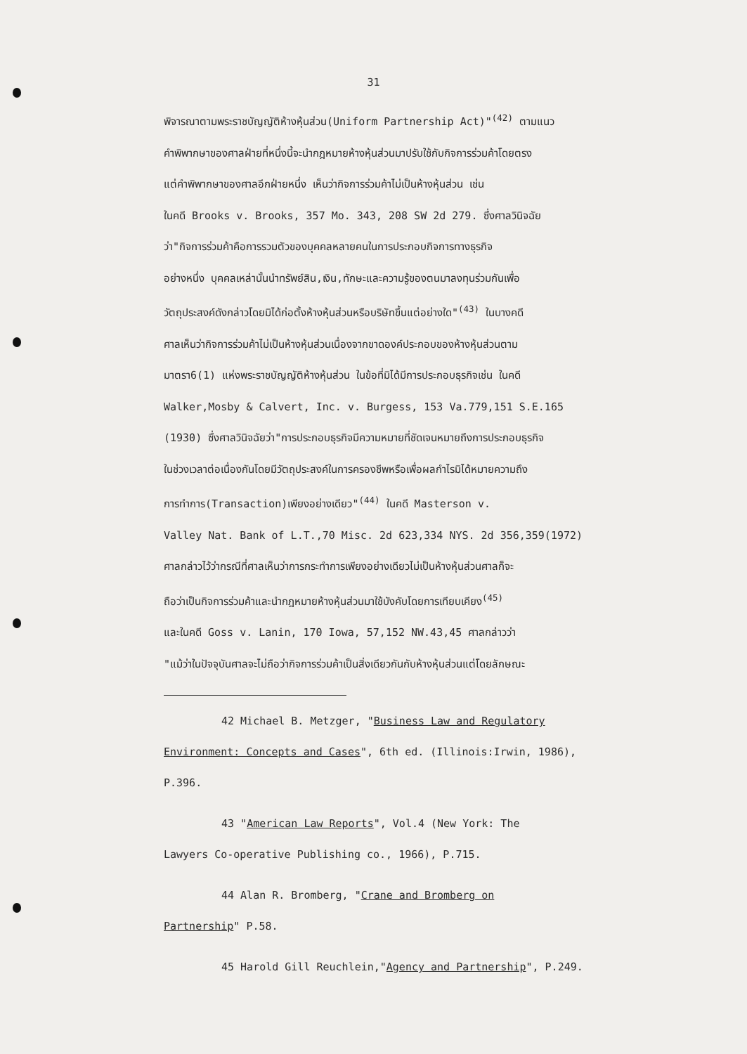31
พิจารณาตามพระราชบัญญัติห้างหุ้นส่วน(Uniform Partnership Act)"<sup>(42)</sup> ตามแนว
คำพิพากษาของศาลฝ่ายที่หนึ่งนี้จะนำกฎหมายห้างหุ้นส่วนมาปรับใช้กับกิจการร่วมค้าโดยตรง
แต่คำพิพากษาของศาลอีกฝ่ายหนึ่ง เห็นว่ากิจการร่วมค้าไม่เป็นห้างหุ้นส่วน เช่น
ในคดี Brooks v. Brooks, 357 Mo. 343, 208 SW 2d 279. ซึ่งศาลวินิจฉัย
ว่า"กิจการร่วมค้าคือการรวมตัวของบุคคลหลายคนในการประกอบกิจการทางธุรกิจ
อย่างหนึ่ง บุคคลเหล่านั้นนำทรัพย์สิน,เงิน,ทักษะและความรู้ของตนมาลงทุนร่วมกันเพื่อ
วัตถุประสงค์ดังกล่าวโดยมิได้ก่อตั้งห้างหุ้นส่วนหรือบริษัทขึ้นแต่อย่างใด"<sup>(43)</sup> ในบางคดี
ศาลเห็นว่ากิจการร่วมค้าไม่เป็นห้างหุ้นส่วนเนื่องจากขาดองค์ประกอบของห้างหุ้นส่วนตาม
มาตรา6(1) แห่งพระราชบัญญัติห้างหุ้นส่วน ในข้อที่มิได้มีการประกอบธุรกิจเช่น ในคดี
Walker,Mosby & Calvert, Inc. v. Burgess, 153 Va.779,151 S.E.165
(1930) ซึ่งศาลวินิจฉัยว่า"การประกอบธุรกิจมีความหมายที่ชัดเจนหมายถึงการประกอบธุรกิจ
ในช่วงเวลาต่อเนื่องกันโดยมีวัตถุประสงค์ในการครองชีพหรือเพื่อผลกำไรมิได้หมายความถึง
การทำการ(Transaction)เพียงอย่างเดียว"<sup>(44)</sup> ในคดี Masterson v.
Valley Nat. Bank of L.T.,70 Misc. 2d 623,334 NYS. 2d 356,359(1972)
ศาลกล่าวไว้ว่ากรณีที่ศาลเห็นว่าการกระทำการเพียงอย่างเดียวไม่เป็นห้างหุ้นส่วนศาลก็จะ
ถือว่าเป็นกิจการร่วมค้าและนำกฎหมายห้างหุ้นส่วนมาใช้บังคับโดยการเทียบเคียง<sup>(45)</sup>
และในคดี Goss v. Lanin, 170 Iowa, 57,152 NW.43,45 ศาลกล่าวว่า
"แม้ว่าในปัจจุบันศาลจะไม่ถือว่ากิจการร่วมค้าเป็นสิ่งเดียวกันกับห้างหุ้นส่วนแต่โดยลักษณะ
42 Michael B. Metzger, "Business Law and Regulatory
Environment: Concepts and Cases", 6th ed. (Illinois:Irwin, 1986),
P.396.
43 "American Law Reports", Vol.4 (New York: The
Lawyers Co-operative Publishing co., 1966), P.715.
44 Alan R. Bromberg, "Crane and Bromberg on
Partnership" P.58.
45 Harold Gill Reuchlein,"Agency and Partnership", P.249.